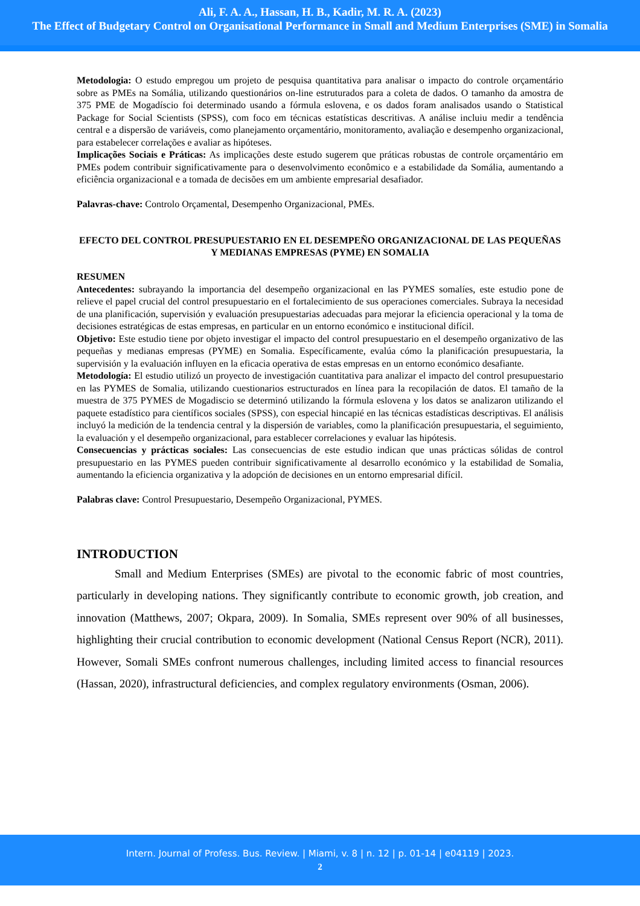Ali, F. A. A., Hassan, H. B., Kadir, M. R. A. (2023)
The Effect of Budgetary Control on Organisational Performance in Small and Medium Enterprises (SME) in Somalia
Metodologia: O estudo empregou um projeto de pesquisa quantitativa para analisar o impacto do controle orçamentário sobre as PMEs na Somália, utilizando questionários on-line estruturados para a coleta de dados. O tamanho da amostra de 375 PME de Mogadíscio foi determinado usando a fórmula eslovena, e os dados foram analisados usando o Statistical Package for Social Scientists (SPSS), com foco em técnicas estatísticas descritivas. A análise incluiu medir a tendência central e a dispersão de variáveis, como planejamento orçamentário, monitoramento, avaliação e desempenho organizacional, para estabelecer correlações e avaliar as hipóteses.
Implicações Sociais e Práticas: As implicações deste estudo sugerem que práticas robustas de controle orçamentário em PMEs podem contribuir significativamente para o desenvolvimento econômico e a estabilidade da Somália, aumentando a eficiência organizacional e a tomada de decisões em um ambiente empresarial desafiador.
Palavras-chave: Controlo Orçamental, Desempenho Organizacional, PMEs.
EFECTO DEL CONTROL PRESUPUESTARIO EN EL DESEMPEÑO ORGANIZACIONAL DE LAS PEQUEÑAS Y MEDIANAS EMPRESAS (PYME) EN SOMALIA
RESUMEN
Antecedentes: subrayando la importancia del desempeño organizacional en las PYMES somalíes, este estudio pone de relieve el papel crucial del control presupuestario en el fortalecimiento de sus operaciones comerciales. Subraya la necesidad de una planificación, supervisión y evaluación presupuestarias adecuadas para mejorar la eficiencia operacional y la toma de decisiones estratégicas de estas empresas, en particular en un entorno económico e institucional difícil.
Objetivo: Este estudio tiene por objeto investigar el impacto del control presupuestario en el desempeño organizativo de las pequeñas y medianas empresas (PYME) en Somalia. Específicamente, evalúa cómo la planificación presupuestaria, la supervisión y la evaluación influyen en la eficacia operativa de estas empresas en un entorno económico desafiante.
Metodología: El estudio utilizó un proyecto de investigación cuantitativa para analizar el impacto del control presupuestario en las PYMES de Somalia, utilizando cuestionarios estructurados en línea para la recopilación de datos. El tamaño de la muestra de 375 PYMES de Mogadiscio se determinó utilizando la fórmula eslovena y los datos se analizaron utilizando el paquete estadístico para científicos sociales (SPSS), con especial hincapié en las técnicas estadísticas descriptivas. El análisis incluyó la medición de la tendencia central y la dispersión de variables, como la planificación presupuestaria, el seguimiento, la evaluación y el desempeño organizacional, para establecer correlaciones y evaluar las hipótesis.
Consecuencias y prácticas sociales: Las consecuencias de este estudio indican que unas prácticas sólidas de control presupuestario en las PYMES pueden contribuir significativamente al desarrollo económico y la estabilidad de Somalia, aumentando la eficiencia organizativa y la adopción de decisiones en un entorno empresarial difícil.
Palabras clave: Control Presupuestario, Desempeño Organizacional, PYMES.
INTRODUCTION
Small and Medium Enterprises (SMEs) are pivotal to the economic fabric of most countries, particularly in developing nations. They significantly contribute to economic growth, job creation, and innovation (Matthews, 2007; Okpara, 2009). In Somalia, SMEs represent over 90% of all businesses, highlighting their crucial contribution to economic development (National Census Report (NCR), 2011). However, Somali SMEs confront numerous challenges, including limited access to financial resources (Hassan, 2020), infrastructural deficiencies, and complex regulatory environments (Osman, 2006).
Intern. Journal of Profess. Bus. Review. | Miami, v. 8 | n. 12 | p. 01-14 | e04119 | 2023.
2